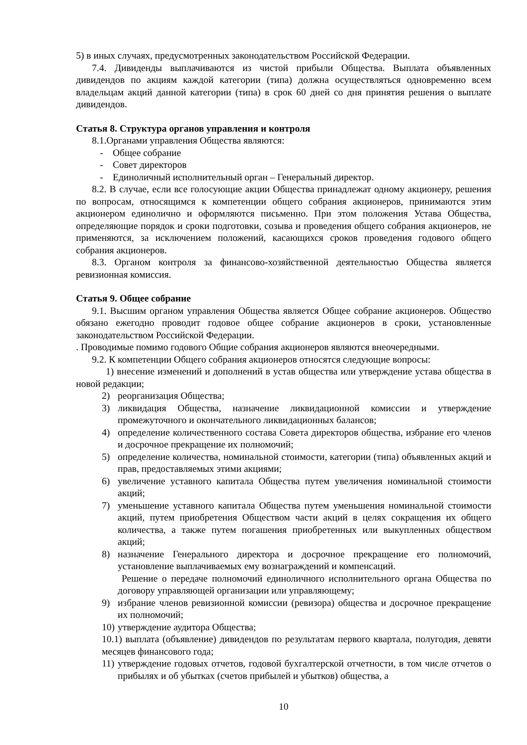5) в иных случаях, предусмотренных законодательством Российской Федерации.
7.4. Дивиденды выплачиваются из чистой прибыли Общества. Выплата объявленных дивидендов по акциям каждой категории (типа) должна осуществляться одновременно всем владельцам акций данной категории (типа) в срок 60 дней со дня принятия решения о выплате дивидендов.
Статья 8. Структура органов управления и контроля
8.1.Органами управления Общества являются:
- Общее собрание
- Совет директоров
- Единоличный исполнительный орган – Генеральный директор.
8.2. В случае, если все голосующие акции Общества принадлежат одному акционеру, решения по вопросам, относящимся к компетенции общего собрания акционеров, принимаются этим акционером единолично и оформляются письменно. При этом положения Устава Общества, определяющие порядок и сроки подготовки, созыва и проведения общего собрания акционеров, не применяются, за исключением положений, касающихся сроков проведения годового общего собрания акционеров.
8.3. Органом контроля за финансово-хозяйственной деятельностью Общества является ревизионная комиссия.
Статья 9. Общее собрание
9.1. Высшим органом управления Общества является Общее собрание акционеров. Общество обязано ежегодно проводит годовое общее собрание акционеров в сроки, установленные законодательством Российской Федерации.
. Проводимые помимо годового Общие собрания акционеров являются внеочередными.
9.2. К компетенции Общего собрания акционеров относятся следующие вопросы:
1) внесение изменений и дополнений в устав общества или утверждение устава общества в новой редакции;
2) реорганизация Общества;
3) ликвидация Общества, назначение ликвидационной комиссии и утверждение промежуточного и окончательного ликвидационных балансов;
4) определение количественного состава Совета директоров общества, избрание его членов и досрочное прекращение их полномочий;
5) определение количества, номинальной стоимости, категории (типа) объявленных акций и прав, предоставляемых этими акциями;
6) увеличение уставного капитала Общества путем увеличения номинальной стоимости акций;
7) уменьшение уставного капитала Общества путем уменьшения номинальной стоимости акций, путем приобретения Обществом части акций в целях сокращения их общего количества, а также путем погашения приобретенных или выкупленных обществом акций;
8) назначение Генерального директора и досрочное прекращение его полномочий, установление выплачиваемых ему вознаграждений и компенсаций.
Решение о передаче полномочий единоличного исполнительного органа Общества по договору управляющей организации или управляющему;
9) избрание членов ревизионной комиссии (ревизора) общества и досрочное прекращение их полномочий;
10) утверждение аудитора Общества;
10.1) выплата (объявление) дивидендов по результатам первого квартала, полугодия, девяти месяцев финансового года;
11) утверждение годовых отчетов, годовой бухгалтерской отчетности, в том числе отчетов о прибылях и об убытках (счетов прибылей и убытков) общества, а
10